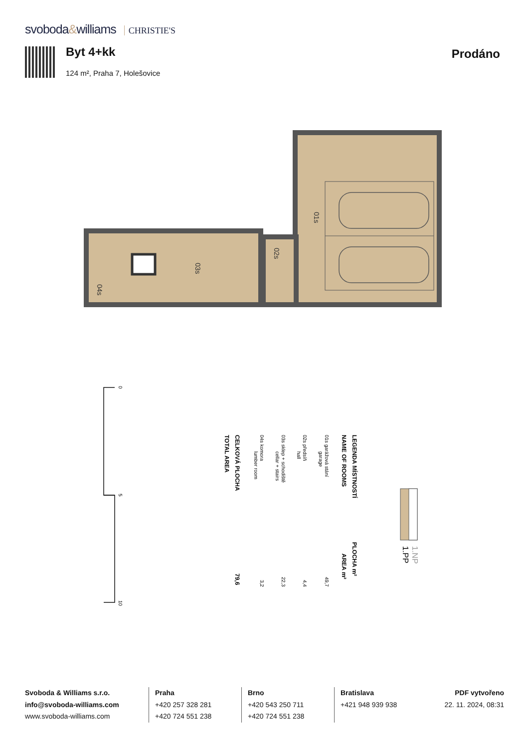svoboda&williams CHRISTIE'S
Byt 4+kk
124 m², Praha 7, Holešovice
Prodáno
01s
02s
03s
04s
0
5
10
1.NP
1.PP
LEGENDA MÍSTNOSTÍ
NAME OF ROOMS
PLOCHA m²
AREA m²
CELKOVÁ PLOCHA
TOTAL AREA
79,6
01s garážová stání
garage
49,7
02s předsíň
hall
4,4
03s sklep + schodiště
cellar + stairs
22,3
04s komora
lumber room
3,2
Svoboda & Williams s.r.o.
info@svoboda-williams.com
www.svoboda-williams.com
Praha
+420 257 328 281
+420 724 551 238
Brno
+420 543 250 711
+420 724 551 238
Bratislava
+421 948 939 938
PDF vytvořeno
22. 11. 2024, 08:31